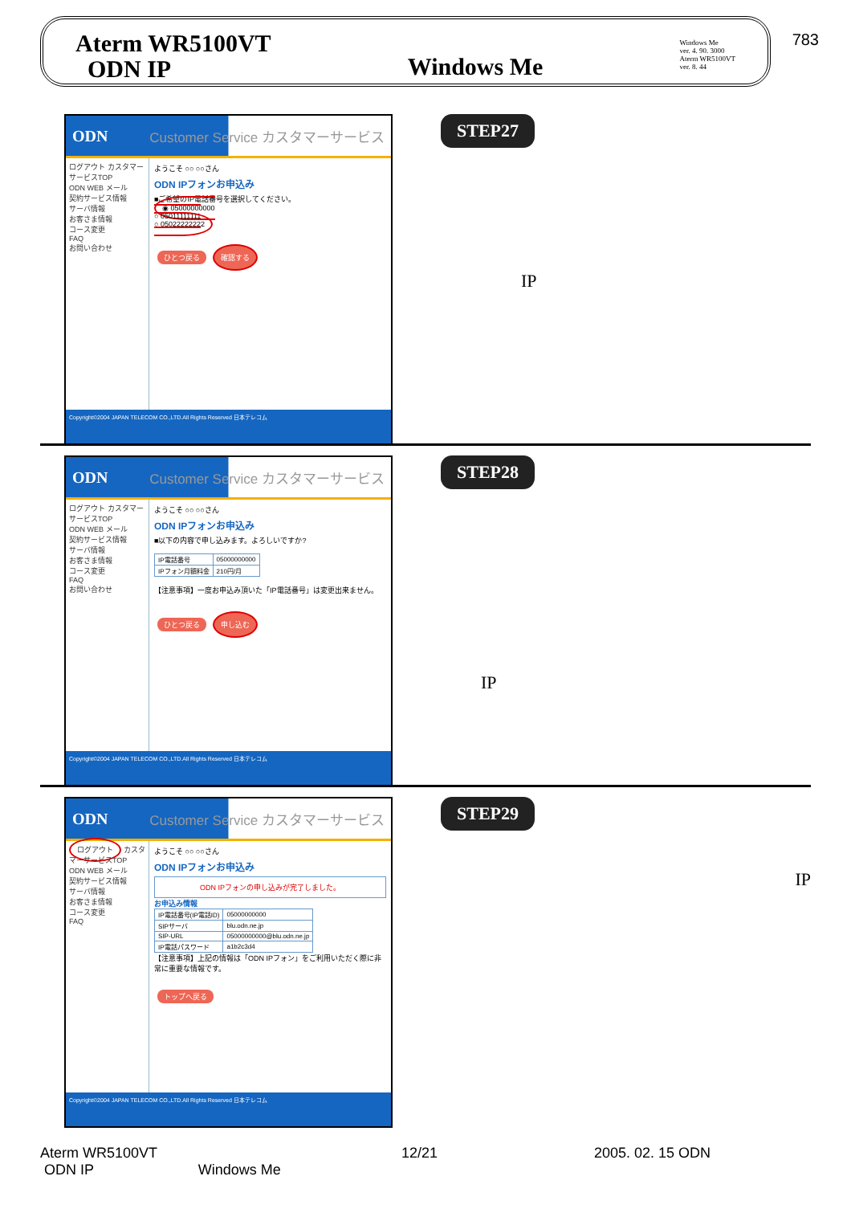783
Aterm WR5100VT
ODN IP
Windows Me
Windows Me
ver. 4. 90. 3000
Aterm WR5100VT
ver. 8. 44
ODN Customer Service カスタマーサービス
ログアウト カスタマーサービスTOP
ODN WEB メール
契約サービス情報
サーバ情報
お客さま情報
コース変更
FAQ
お問い合わせ
ようこそ ○○ ○○さん
ODN IPフォンお申込み
■ご希望のIP電話番号を選択してください。
◉ 05000000000
○ 05011111111
○ 05022222222
ひとつ戻る 確認する
Copyright©2004 JAPAN TELECOM CO.,LTD.All Rights Reserved 日本テレコム
STEP27
IP
ODN Customer Service カスタマーサービス
ログアウト カスタマーサービスTOP
ODN WEB メール
契約サービス情報
サーバ情報
お客さま情報
コース変更
FAQ
お問い合わせ
ようこそ ○○ ○○さん
ODN IPフォンお申込み
■以下の内容で申し込みます。よろしいですか?
| IP電話番号 | 05000000000 |
| IPフォン月額料金 | 210円/月 |
【注意事項】一度お申込み頂いた「IP電話番号」は変更出来ません。
ひとつ戻る 申し込む
Copyright©2004 JAPAN TELECOM CO.,LTD.All Rights Reserved 日本テレコム
STEP28
IP
ODN Customer Service カスタマーサービス
ログアウト カスタマーサービスTOP
ODN WEB メール
契約サービス情報
サーバ情報
お客さま情報
コース変更
FAQ
ようこそ ○○ ○○さん
ODN IPフォンお申込み
ODN IPフォンの申し込みが完了しました。
お申込み情報
| IP電話番号(IP電話ID) | 05000000000 |
| SIPサーバ | blu.odn.ne.jp |
| SIP-URL | 05000000000@blu.odn.ne.jp |
| IP電話パスワード | a1b2c3d4 |
【注意事項】上記の情報は「ODN IPフォン」をご利用いただく際に非常に重要な情報です。
トップへ戻る
Copyright©2004 JAPAN TELECOM CO.,LTD.All Rights Reserved 日本テレコム
STEP29
IP
Aterm WR5100VT
ODN IP Windows Me
12/21
2005. 02. 15 ODN